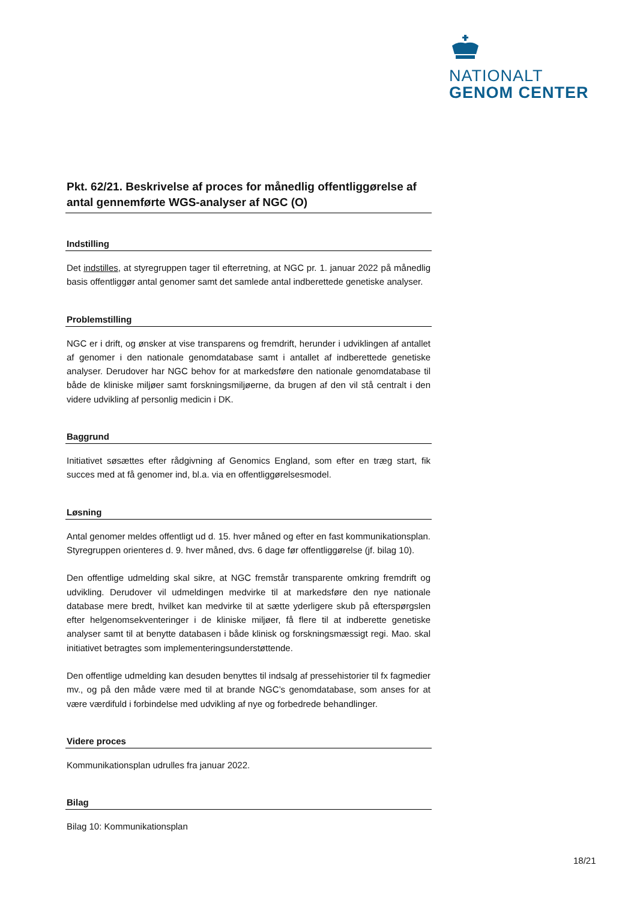NATIONALT
GENOM CENTER
Pkt. 62/21. Beskrivelse af proces for månedlig offentliggørelse af antal gennemførte WGS-analyser af NGC (O)
Indstilling
Det indstilles, at styregruppen tager til efterretning, at NGC pr. 1. januar 2022 på månedlig basis offentliggør antal genomer samt det samlede antal indberettede genetiske analyser.
Problemstilling
NGC er i drift, og ønsker at vise transparens og fremdrift, herunder i udviklingen af antallet af genomer i den nationale genomdatabase samt i antallet af indberettede genetiske analyser. Derudover har NGC behov for at markedsføre den nationale genomdatabase til både de kliniske miljøer samt forskningsmiljøerne, da brugen af den vil stå centralt i den videre udvikling af personlig medicin i DK.
Baggrund
Initiativet søsættes efter rådgivning af Genomics England, som efter en træg start, fik succes med at få genomer ind, bl.a. via en offentliggørelsesmodel.
Løsning
Antal genomer meldes offentligt ud d. 15. hver måned og efter en fast kommunikationsplan. Styregruppen orienteres d. 9. hver måned, dvs. 6 dage før offentliggørelse (jf. bilag 10).
Den offentlige udmelding skal sikre, at NGC fremstår transparente omkring fremdrift og udvikling. Derudover vil udmeldingen medvirke til at markedsføre den nye nationale database mere bredt, hvilket kan medvirke til at sætte yderligere skub på efterspørgslen efter helgenomsekventeringer i de kliniske miljøer, få flere til at indberette genetiske analyser samt til at benytte databasen i både klinisk og forskningsmæssigt regi. Mao. skal initiativet betragtes som implementeringsunderstøttende.
Den offentlige udmelding kan desuden benyttes til indsalg af pressehistorier til fx fagmedier mv., og på den måde være med til at brande NGC’s genomdatabase, som anses for at være værdifuld i forbindelse med udvikling af nye og forbedrede behandlinger.
Videre proces
Kommunikationsplan udrulles fra januar 2022.
Bilag
Bilag 10: Kommunikationsplan
18/21